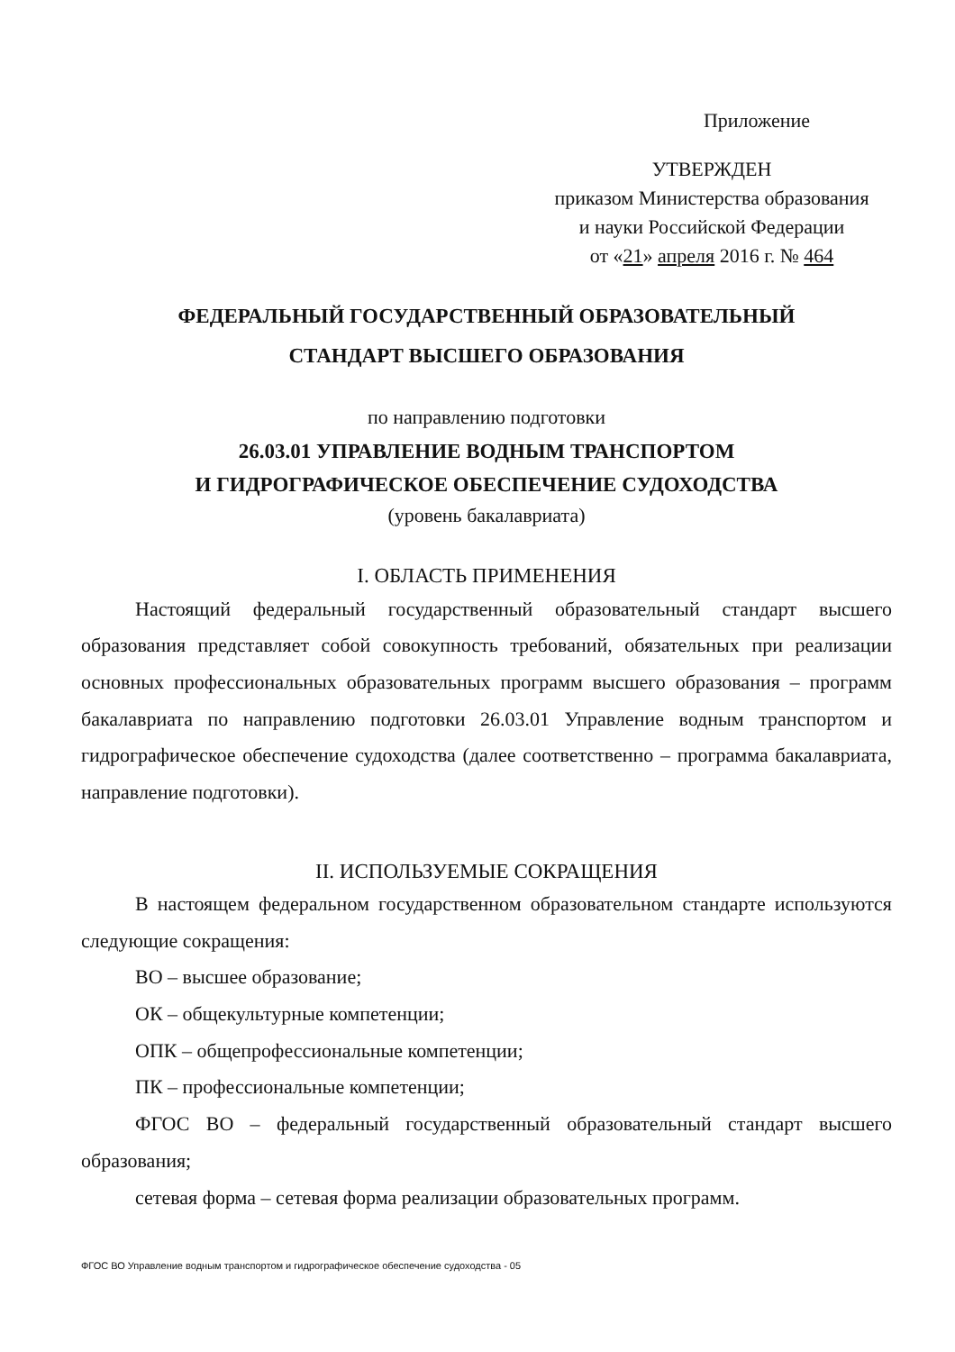Приложение
УТВЕРЖДЕН
приказом Министерства образования
и науки Российской Федерации
от «21» апреля 2016 г. № 464
ФЕДЕРАЛЬНЫЙ ГОСУДАРСТВЕННЫЙ ОБРАЗОВАТЕЛЬНЫЙ
СТАНДАРТ ВЫСШЕГО ОБРАЗОВАНИЯ
по направлению подготовки
26.03.01 УПРАВЛЕНИЕ ВОДНЫМ ТРАНСПОРТОМ
И ГИДРОГРАФИЧЕСКОЕ ОБЕСПЕЧЕНИЕ СУДОХОДСТВА
(уровень бакалавриата)
I. ОБЛАСТЬ ПРИМЕНЕНИЯ
Настоящий федеральный государственный образовательный стандарт высшего образования представляет собой совокупность требований, обязательных при реализации основных профессиональных образовательных программ высшего образования – программ бакалавриата по направлению подготовки 26.03.01 Управление водным транспортом и гидрографическое обеспечение судоходства (далее соответственно – программа бакалавриата, направление подготовки).
II. ИСПОЛЬЗУЕМЫЕ СОКРАЩЕНИЯ
В настоящем федеральном государственном образовательном стандарте используются следующие сокращения:
ВО – высшее образование;
ОК – общекультурные компетенции;
ОПК – общепрофессиональные компетенции;
ПК – профессиональные компетенции;
ФГОС ВО – федеральный государственный образовательный стандарт высшего образования;
сетевая форма – сетевая форма реализации образовательных программ.
ФГОС ВО Управление водным транспортом и гидрографическое обеспечение судоходства - 05